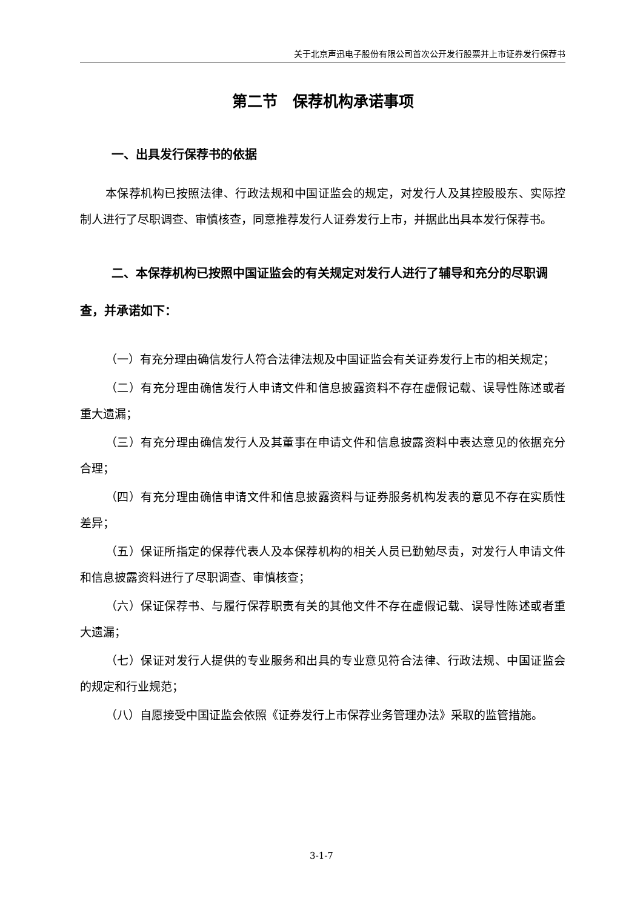关于北京声迅电子股份有限公司首次公开发行股票并上市证券发行保荐书
第二节　保荐机构承诺事项
一、出具发行保荐书的依据
本保荐机构已按照法律、行政法规和中国证监会的规定，对发行人及其控股股东、实际控制人进行了尽职调查、审慎核查，同意推荐发行人证券发行上市，并据此出具本发行保荐书。
二、本保荐机构已按照中国证监会的有关规定对发行人进行了辅导和充分的尽职调查，并承诺如下：
（一）有充分理由确信发行人符合法律法规及中国证监会有关证券发行上市的相关规定；
（二）有充分理由确信发行人申请文件和信息披露资料不存在虚假记载、误导性陈述或者重大遗漏；
（三）有充分理由确信发行人及其董事在申请文件和信息披露资料中表达意见的依据充分合理；
（四）有充分理由确信申请文件和信息披露资料与证券服务机构发表的意见不存在实质性差异；
（五）保证所指定的保荐代表人及本保荐机构的相关人员已勤勉尽责，对发行人申请文件和信息披露资料进行了尽职调查、审慎核查；
（六）保证保荐书、与履行保荐职责有关的其他文件不存在虚假记载、误导性陈述或者重大遗漏；
（七）保证对发行人提供的专业服务和出具的专业意见符合法律、行政法规、中国证监会的规定和行业规范；
（八）自愿接受中国证监会依照《证券发行上市保荐业务管理办法》采取的监管措施。
3-1-7